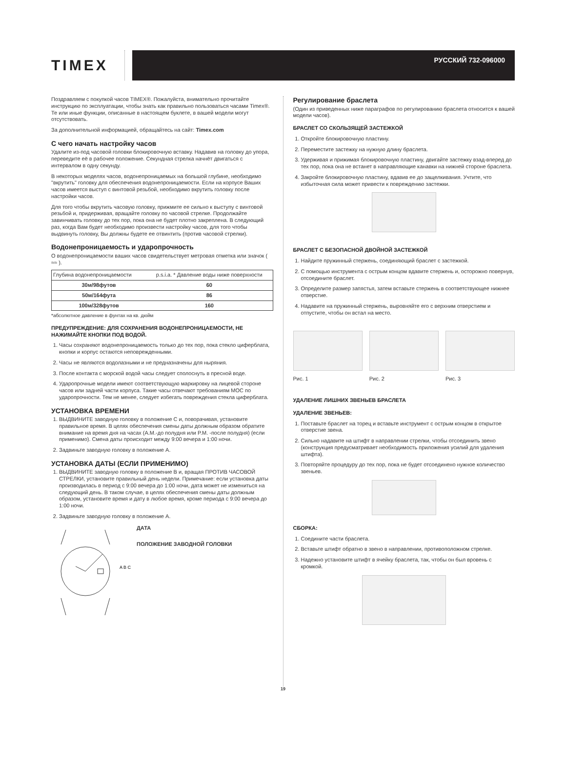TIMEX
РУССКИЙ 732-096000
Поздравляем с покупкой часов TIMEX®. Пожалуйста, внимательно прочитайте инструкцию по эксплуатации, чтобы знать как правильно пользоваться часами Timex®. Те или иные функции, описанные в настоящем буклете, в вашей модели могут отсутствовать.
За дополнительной информацией, обращайтесь на сайт: Timex.com
С чего начать настройку часов
Удалите из-под часовой головки блокировочную вставку. Надавив на головку до упора, переведите её в рабочее положение. Секундная стрелка начнёт двигаться с интервалом в одну секунду.
В некоторых моделях часов, водонепроницаемых на большой глубине, необходимо "вкрутить" головку для обеспечения водонепроницаемости. Если на корпусе Ваших часов имеется выступ с винтовой резьбой, необходимо вкрутить головку после настройки часов.
Для того чтобы вкрутить часовую головку, прижмите ее сильно к выступу с винтовой резьбой и, придерживая, вращайте головку по часовой стрелке. Продолжайте завинчивать головку до тех пор, пока она не будет плотно закреплена. В следующий раз, когда Вам будет необходимо произвести настройку часов, для того чтобы выдвинуть головку, Вы должны будете ее отвинтить (против часовой стрелки).
Водонепроницаемость и ударопрочность
О водонепроницаемости ваших часов свидетельствует метровая отметка или значок ( ≈≈ ).
| Глубина водонепроницаемости | p.s.i.a. * Давление воды ниже поверхности |
| --- | --- |
| 30м/98футов | 60 |
| 50м/164фута | 86 |
| 100м/328футов | 160 |
*абсолютное давление в фунтах на кв. дюйм
ПРЕДУПРЕЖДЕНИЕ: ДЛЯ СОХРАНЕНИЯ ВОДОНЕПРОНИЦАЕМОСТИ, НЕ НАЖИМАЙТЕ КНОПКИ ПОД ВОДОЙ.
1. Часы сохраняют водонепроницаемость только до тех пор, пока стекло циферблата, кнопки и корпус остаются неповрежденными.
2. Часы не являются водолазными и не предназначены для ныряния.
3. После контакта с морской водой часы следует сполоснуть в пресной воде.
4. Ударопрочные модели имеют соответствующую маркировку на лицевой стороне часов или задней части корпуса. Такие часы отвечают требованиям MOC по ударопрочности. Тем не менее, следует избегать повреждения стекла циферблата.
УСТАНОВКА ВРЕМЕНИ
1. ВЫДВИНИТЕ заводную головку в положение C и, поворачивая, установите правильное время. В целях обеспечения смены даты должным образом обратите внимание на время дня на часах (A.M.-до полудня или P.M. -после полудня) (если применимо). Смена даты происходит между 9:00 вечера и 1:00 ночи.
2. Задвиньте заводную головку в положение A.
УСТАНОВКА ДАТЫ (ЕСЛИ ПРИМЕНИМО)
1. ВЫДВИНИТЕ заводную головку в положение B и, вращая ПРОТИВ ЧАСОВОЙ СТРЕЛКИ, установите правильный день недели. Примечание: если установка даты производилась в период с 9:00 вечера до 1:00 ночи, дата может не измениться на следующий день. В таком случае, в целях обеспечения смены даты должным образом, установите время и дату в любое время, кроме периода с 9:00 вечера до 1:00 ночи.
2. Задвиньте заводную головку в положение A.
A B C
ДАТА
ПОЛОЖЕНИЕ ЗАВОДНОЙ ГОЛОВКИ
Регулирование браслета
(Один из приведенных ниже параграфов по регулированию браслета относится к вашей модели часов).
БРАСЛЕТ СО СКОЛЬЗЯЩЕЙ ЗАСТЕЖКОЙ
1. Откройте блокировочную пластину.
2. Переместите застежку на нужную длину браслета.
3. Удерживая и прижимая блокировочную пластину, двигайте застежку взад-вперед до тех пор, пока она не встанет в направляющие канавки на нижней стороне браслета.
4. Закройте блокировочную пластину, вдавив ее до защелкивания. Учтите, что избыточная сила может привести к повреждению застежки.
БРАСЛЕТ С БЕЗОПАСНОЙ ДВОЙНОЙ ЗАСТЕЖКОЙ
1. Найдите пружинный стержень, соединяющий браслет с застежкой.
2. С помощью инструмента с острым концом вдавите стержень и, осторожно повернув, отсоедините браслет.
3. Определите размер запястья, затем вставьте стержень в соответствующее нижнее отверстие.
4. Надавите на пружинный стержень, выровняйте его с верхним отверстием и отпустите, чтобы он встал на место.
Рис. 1 Рис. 2 Рис. 3
УДАЛЕНИЕ ЛИШНИХ ЗВЕНЬЕВ БРАСЛЕТА
УДАЛЕНИЕ ЗВЕНЬЕВ:
1. Поставьте браслет на торец и вставьте инструмент с острым концом в открытое отверстие звена.
2. Сильно надавите на штифт в направлении стрелки, чтобы отсоединить звено (конструкция предусматривает необходимость приложения усилий для удаления штифта).
3. Повторяйте процедуру до тех пор, пока не будет отсоединено нужное количество звеньев.
СБОРКА:
1. Соедините части браслета.
2. Вставьте штифт обратно в звено в направлении, противоположном стрелке.
3. Надежно установите штифт в ячейку браслета, так, чтобы он был вровень с кромкой.
19